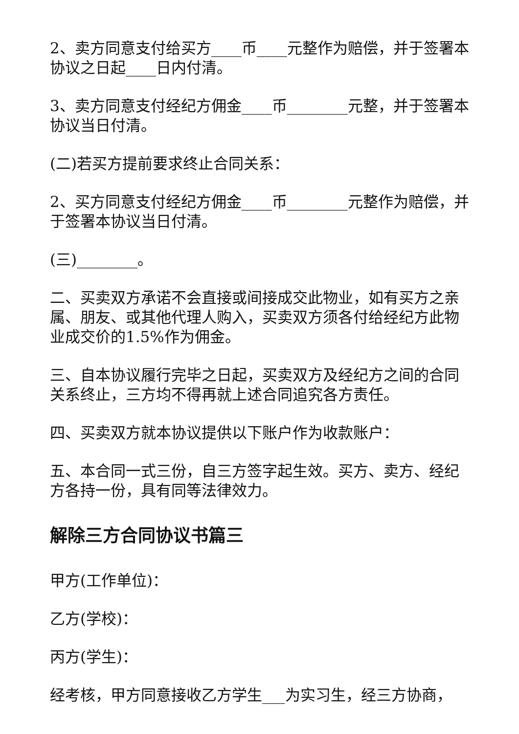2、卖方同意支付给买方____币____元整作为赔偿，并于签署本协议之日起____日内付清。
3、卖方同意支付经纪方佣金____币________元整，并于签署本协议当日付清。
(二)若买方提前要求终止合同关系：
2、买方同意支付经纪方佣金____币________元整作为赔偿，并于签署本协议当日付清。
(三)________。
二、买卖双方承诺不会直接或间接成交此物业，如有买方之亲属、朋友、或其他代理人购入，买卖双方须各付给经纪方此物业成交价的1.5%作为佣金。
三、自本协议履行完毕之日起，买卖双方及经纪方之间的合同关系终止，三方均不得再就上述合同追究各方责任。
四、买卖双方就本协议提供以下账户作为收款账户：
五、本合同一式三份，自三方签字起生效。买方、卖方、经纪方各持一份，具有同等法律效力。
解除三方合同协议书篇三
甲方(工作单位)：
乙方(学校)：
丙方(学生)：
经考核，甲方同意接收乙方学生___为实习生，经三方协商，